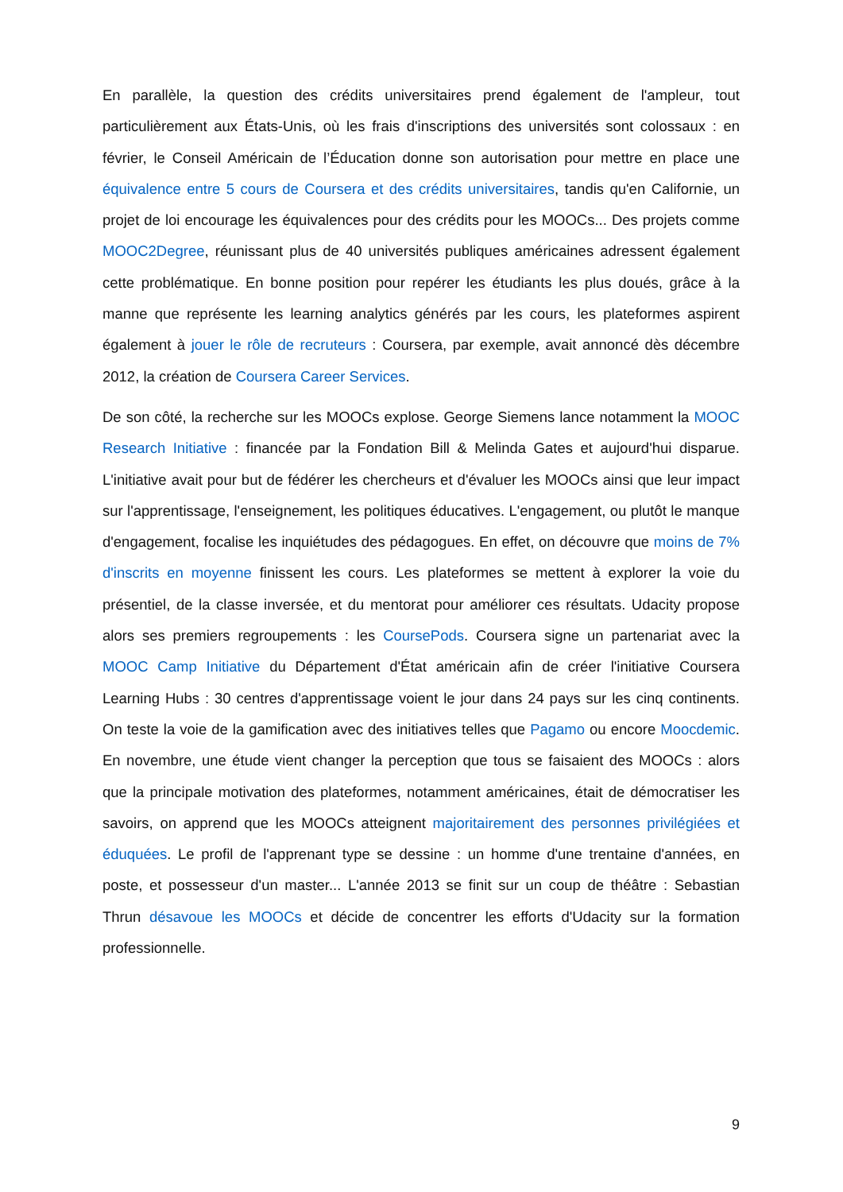En parallèle, la question des crédits universitaires prend également de l'ampleur, tout particulièrement aux États-Unis, où les frais d'inscriptions des universités sont colossaux : en février, le Conseil Américain de l’Éducation donne son autorisation pour mettre en place une équivalence entre 5 cours de Coursera et des crédits universitaires, tandis qu'en Californie, un projet de loi encourage les équivalences pour des crédits pour les MOOCs... Des projets comme MOOC2Degree, réunissant plus de 40 universités publiques américaines adressent également cette problématique. En bonne position pour repérer les étudiants les plus doués, grâce à la manne que représente les learning analytics générés par les cours, les plateformes aspirent également à jouer le rôle de recruteurs : Coursera, par exemple, avait annoncé dès décembre 2012, la création de Coursera Career Services.
De son côté, la recherche sur les MOOCs explose. George Siemens lance notamment la MOOC Research Initiative : financée par la Fondation Bill & Melinda Gates et aujourd'hui disparue. L'initiative avait pour but de fédérer les chercheurs et d'évaluer les MOOCs ainsi que leur impact sur l'apprentissage, l'enseignement, les politiques éducatives. L'engagement, ou plutôt le manque d'engagement, focalise les inquiétudes des pédagogues. En effet, on découvre que moins de 7% d'inscrits en moyenne finissent les cours. Les plateformes se mettent à explorer la voie du présentiel, de la classe inversée, et du mentorat pour améliorer ces résultats. Udacity propose alors ses premiers regroupements : les CoursePods. Coursera signe un partenariat avec la MOOC Camp Initiative du Département d'État américain afin de créer l'initiative Coursera Learning Hubs : 30 centres d'apprentissage voient le jour dans 24 pays sur les cinq continents. On teste la voie de la gamification avec des initiatives telles que Pagamo ou encore Moocdemic. En novembre, une étude vient changer la perception que tous se faisaient des MOOCs : alors que la principale motivation des plateformes, notamment américaines, était de démocratiser les savoirs, on apprend que les MOOCs atteignent majoritairement des personnes privilégiées et éduquées. Le profil de l'apprenant type se dessine : un homme d'une trentaine d'années, en poste, et possesseur d'un master... L'année 2013 se finit sur un coup de théâtre : Sebastian Thrun désavoue les MOOCs et décide de concentrer les efforts d'Udacity sur la formation professionnelle.
9